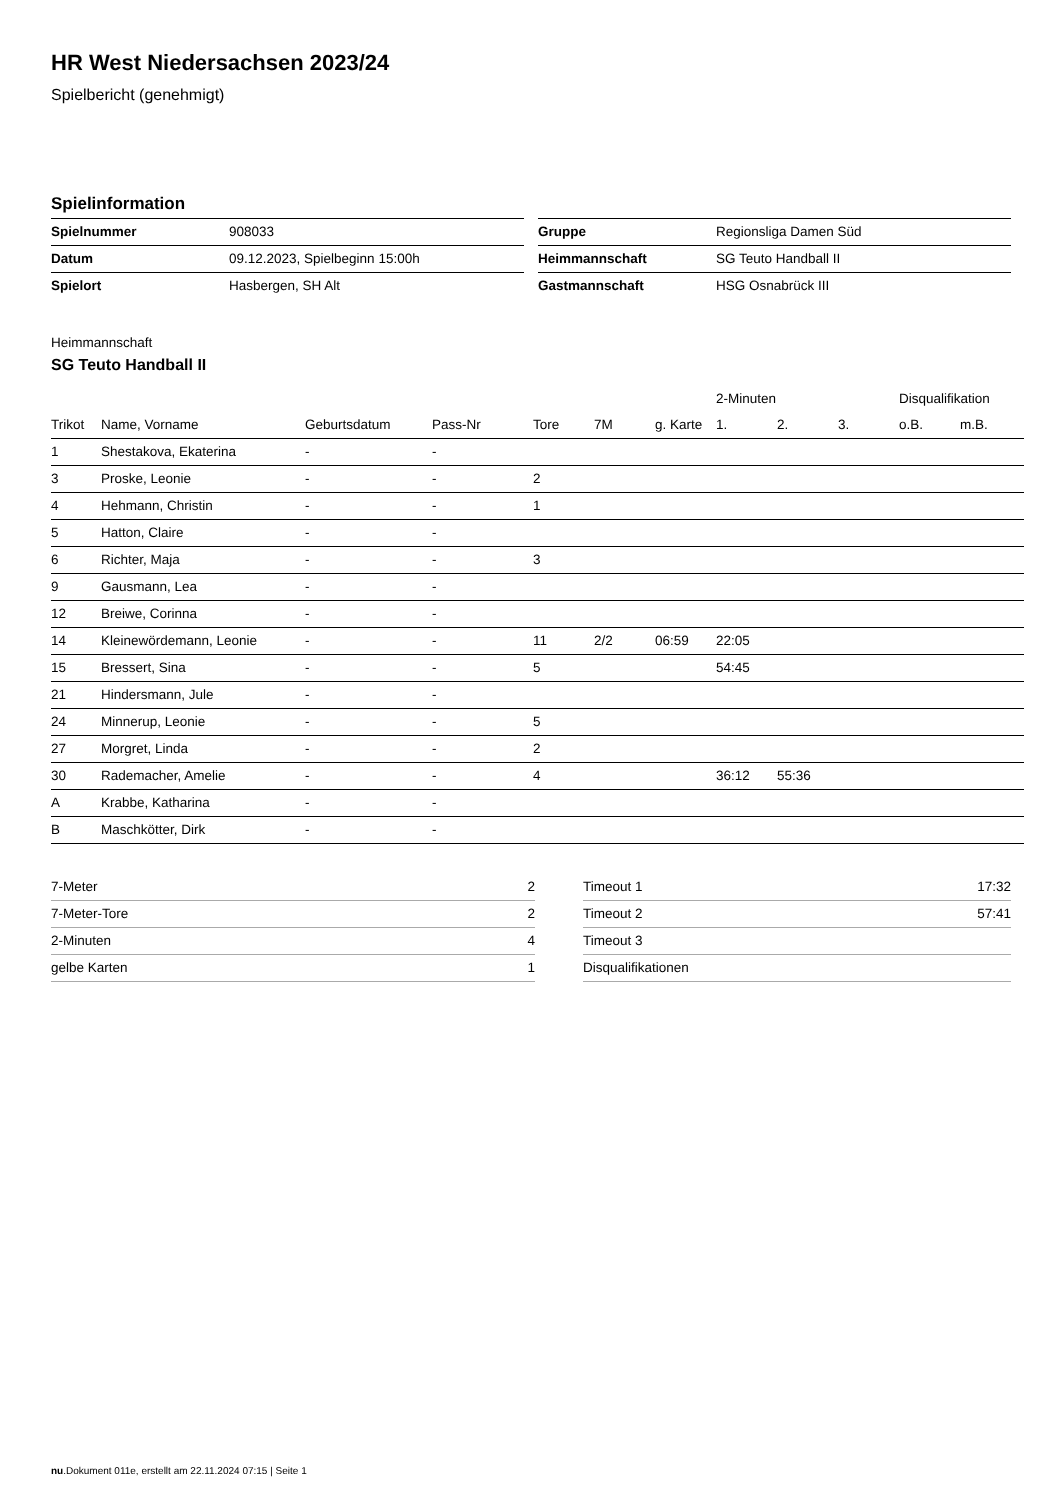HR West Niedersachsen 2023/24
Spielbericht (genehmigt)
Spielinformation
| Spielnummer | 908033 |
| Datum | 09.12.2023, Spielbeginn 15:00h |
| Spielort | Hasbergen, SH Alt |
| Gruppe | Regionsliga Damen Süd |
| Heimmannschaft | SG Teuto Handball II |
| Gastmannschaft | HSG Osnabrück III |
Heimmannschaft
SG Teuto Handball II
| | | | | | | | 2-Minuten | | | Disqualifikation | |
| --- | --- | --- | --- | --- | --- | --- | --- | --- | --- | --- | --- |
| Trikot | Name, Vorname | Geburtsdatum | Pass-Nr | Tore | 7M | g. Karte | 1. | 2. | 3. | o.B. | m.B. |
| 1 | Shestakova, Ekaterina | - | - | | | | | | | | |
| 3 | Proske, Leonie | - | - | 2 | | | | | | | |
| 4 | Hehmann, Christin | - | - | 1 | | | | | | | |
| 5 | Hatton, Claire | - | - | | | | | | | | |
| 6 | Richter, Maja | - | - | 3 | | | | | | | |
| 9 | Gausmann, Lea | - | - | | | | | | | | |
| 12 | Breiwe, Corinna | - | - | | | | | | | | |
| 14 | Kleinewördemann, Leonie | - | - | 11 | 2/2 | 06:59 | 22:05 | | | | |
| 15 | Bressert, Sina | - | - | 5 | | | 54:45 | | | | |
| 21 | Hindersmann, Jule | - | - | | | | | | | | |
| 24 | Minnerup, Leonie | - | - | 5 | | | | | | | |
| 27 | Morgret, Linda | - | - | 2 | | | | | | | |
| 30 | Rademacher, Amelie | - | - | 4 | | | 36:12 | 55:36 | | | |
| A | Krabbe, Katharina | - | - | | | | | | | | |
| B | Maschkötter, Dirk | - | - | | | | | | | | |
| 7-Meter | 2 |
| 7-Meter-Tore | 2 |
| 2-Minuten | 4 |
| gelbe Karten | 1 |
| Timeout 1 | 17:32 |
| Timeout 2 | 57:41 |
| Timeout 3 | |
| Disqualifikationen | |
nu.Dokument 011e, erstellt am 22.11.2024 07:15 | Seite 1